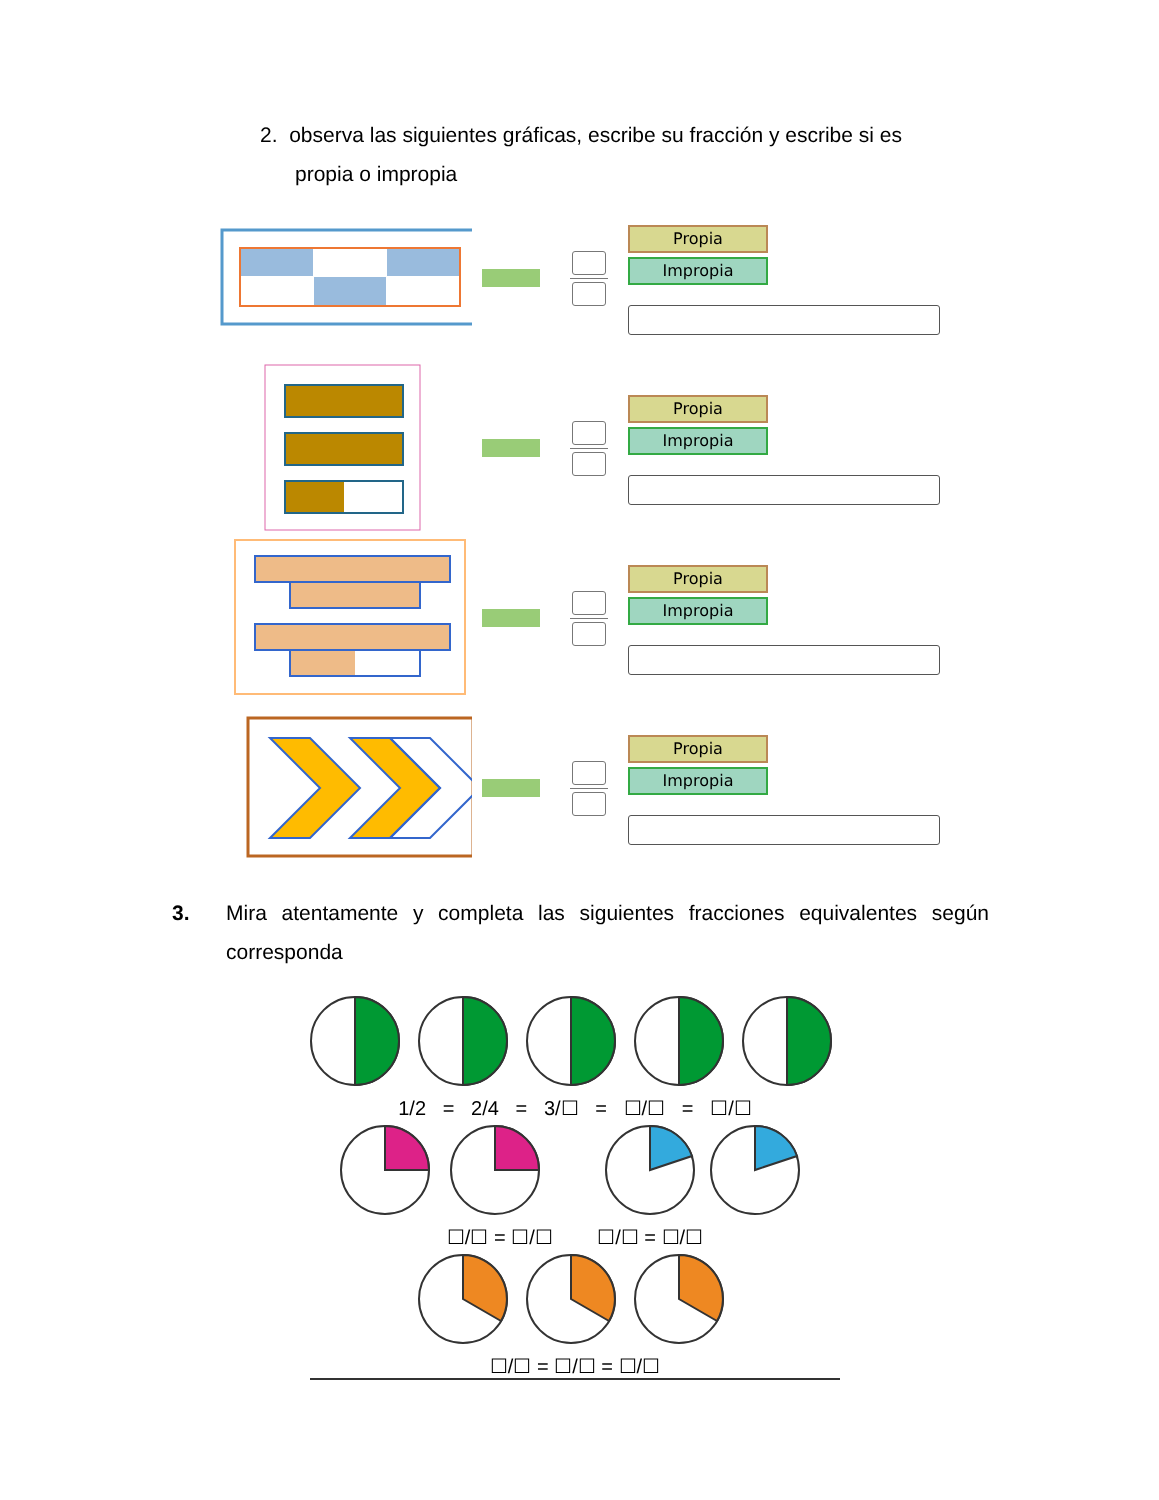2. observa las siguientes gráficas, escribe su fracción y escribe si es
propia o impropia
Propia
Impropia
Propia
Impropia
Propia
Impropia
Propia
Impropia
3. Mira atentamente y completa las siguientes fracciones equivalentes según corresponda
1/2 = 2/4 = 3/☐ = ☐/☐ = ☐/☐
☐/☐ = ☐/☐ ☐/☐ = ☐/☐
☐/☐ = ☐/☐ = ☐/☐